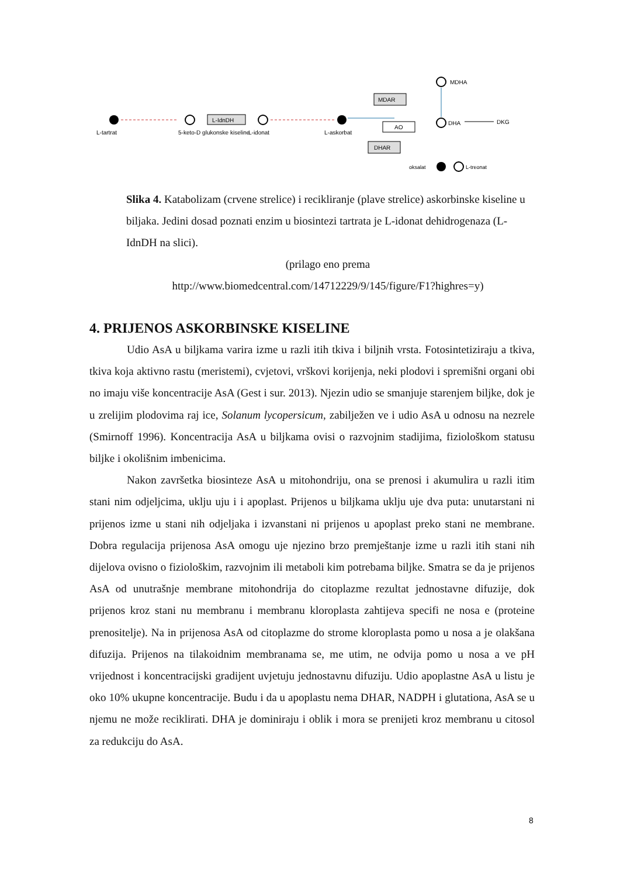L-tartrat
5-keto-D glukonske kiseline
L-IdnDH
L-idonat
L-askorbat
MDAR
AO
DHAR
MDHA
DHA
DKG
oksalat
L-treonat
Slika 4. Katabolizam (crvene strelice) i recikliranje (plave strelice) askorbinske kiseline u biljaka. Jedini dosad poznati enzim u biosintezi tartrata je L-idonat dehidrogenaza (L-IdnDH na slici).
(prilago eno prema
http://www.biomedcentral.com/14712229/9/145/figure/F1?highres=y)
4. PRIJENOS ASKORBINSKE KISELINE
Udio AsA u biljkama varira izme u razli itih tkiva i biljnih vrsta. Fotosintetiziraju a tkiva, tkiva koja aktivno rastu (meristemi), cvjetovi, vrškovi korijenja, neki plodovi i spremišni organi obi no imaju više koncentracije AsA (Gest i sur. 2013). Njezin udio se smanjuje starenjem biljke, dok je u zrelijim plodovima raj ice, Solanum lycopersicum, zabilježen ve i udio AsA u odnosu na nezrele (Smirnoff 1996). Koncentracija AsA u biljkama ovisi o razvojnim stadijima, fiziološkom statusu biljke i okolišnim imbenicima.
Nakon završetka biosinteze AsA u mitohondriju, ona se prenosi i akumulira u razli itim stani nim odjeljcima, uklju uju i i apoplast. Prijenos u biljkama uklju uje dva puta: unutarstani ni prijenos izme u stani nih odjeljaka i izvanstani ni prijenos u apoplast preko stani ne membrane. Dobra regulacija prijenosa AsA omogu uje njezino brzo premještanje izme u razli itih stani nih dijelova ovisno o fiziološkim, razvojnim ili metaboli kim potrebama biljke. Smatra se da je prijenos AsA od unutrašnje membrane mitohondrija do citoplazme rezultat jednostavne difuzije, dok prijenos kroz stani nu membranu i membranu kloroplasta zahtijeva specifi ne nosa e (proteine prenositelje). Na in prijenosa AsA od citoplazme do strome kloroplasta pomo u nosa a je olakšana difuzija. Prijenos na tilakoidnim membranama se, me utim, ne odvija pomo u nosa a ve pH vrijednost i koncentracijski gradijent uvjetuju jednostavnu difuziju. Udio apoplastne AsA u listu je oko 10% ukupne koncentracije. Budu i da u apoplastu nema DHAR, NADPH i glutationa, AsA se u njemu ne može reciklirati. DHA je dominiraju i oblik i mora se prenijeti kroz membranu u citosol za redukciju do AsA.
8